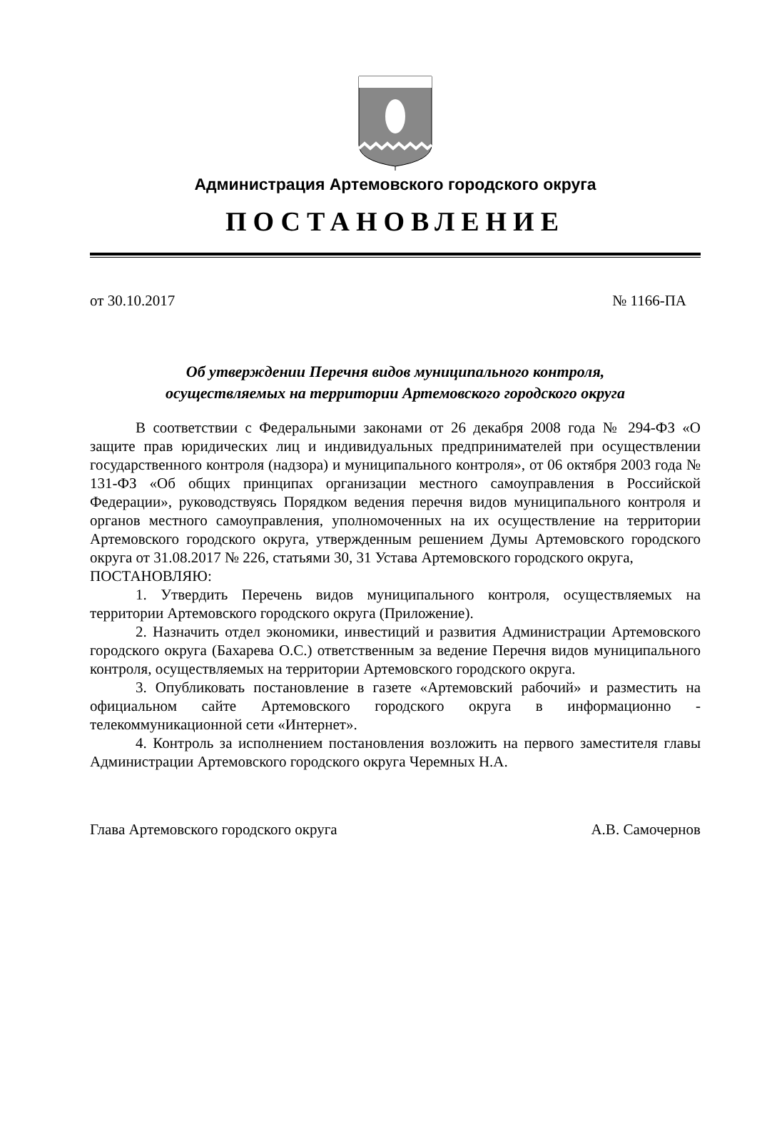Администрация Артемовского городского округа
ПОСТАНОВЛЕНИЕ
от 30.10.2017 № 1166-ПА
Об утверждении Перечня видов муниципального контроля,
осуществляемых на территории Артемовского городского округа
В соответствии с Федеральными законами от 26 декабря 2008 года № 294-ФЗ «О защите прав юридических лиц и индивидуальных предпринимателей при осуществлении государственного контроля (надзора) и муниципального контроля», от 06 октября 2003 года № 131-ФЗ «Об общих принципах организации местного самоуправления в Российской Федерации», руководствуясь Порядком ведения перечня видов муниципального контроля и органов местного самоуправления, уполномоченных на их осуществление на территории Артемовского городского округа, утвержденным решением Думы Артемовского городского округа от 31.08.2017 № 226, статьями 30, 31 Устава Артемовского городского округа,
ПОСТАНОВЛЯЮ:
1. Утвердить Перечень видов муниципального контроля, осуществляемых на территории Артемовского городского округа (Приложение).
2. Назначить отдел экономики, инвестиций и развития Администрации Артемовского городского округа (Бахарева О.С.) ответственным за ведение Перечня видов муниципального контроля, осуществляемых на территории Артемовского городского округа.
3. Опубликовать постановление в газете «Артемовский рабочий» и разместить на официальном сайте Артемовского городского округа в информационно - телекоммуникационной сети «Интернет».
4. Контроль за исполнением постановления возложить на первого заместителя главы Администрации Артемовского городского округа Черемных Н.А.
Глава Артемовского городского округа А.В. Самочернов